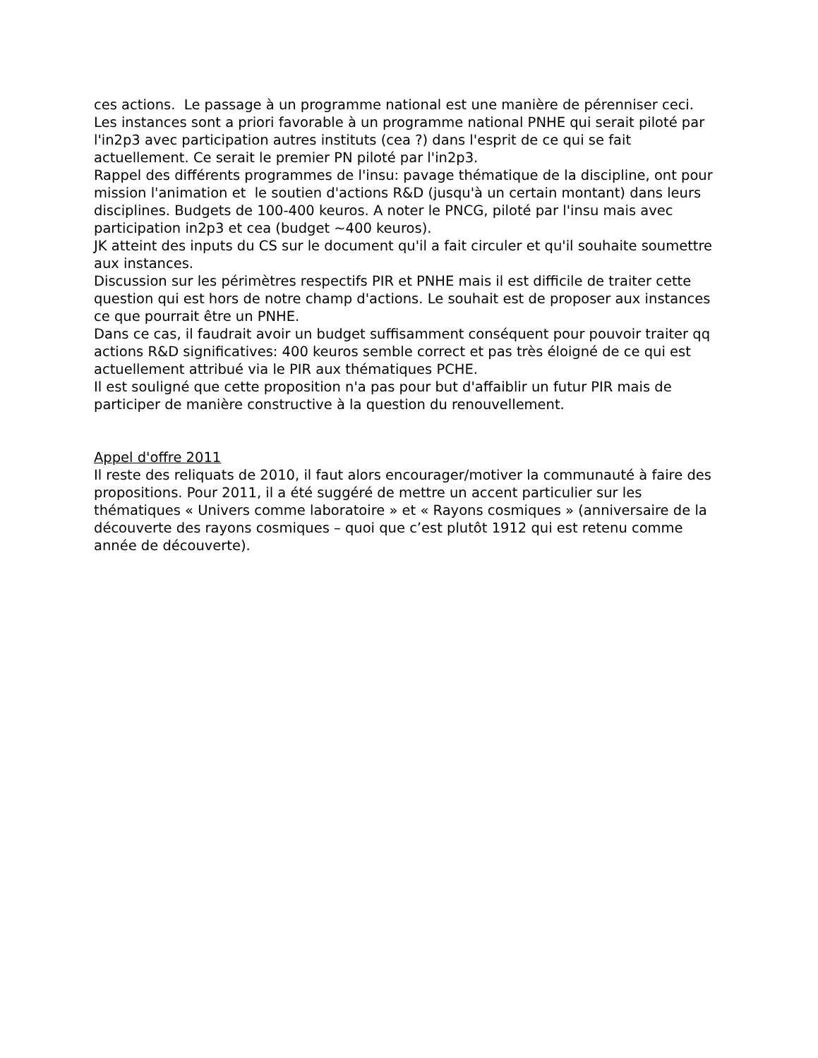ces actions. Le passage à un programme national est une manière de pérenniser ceci. Les instances sont a priori favorable à un programme national PNHE qui serait piloté par l'in2p3 avec participation autres instituts (cea ?) dans l'esprit de ce qui se fait actuellement. Ce serait le premier PN piloté par l'in2p3.
Rappel des différents programmes de l'insu: pavage thématique de la discipline, ont pour mission l'animation et le soutien d'actions R&D (jusqu'à un certain montant) dans leurs disciplines. Budgets de 100-400 keuros. A noter le PNCG, piloté par l'insu mais avec participation in2p3 et cea (budget ~400 keuros).
JK atteint des inputs du CS sur le document qu'il a fait circuler et qu'il souhaite soumettre aux instances.
Discussion sur les périmètres respectifs PIR et PNHE mais il est difficile de traiter cette question qui est hors de notre champ d'actions. Le souhait est de proposer aux instances ce que pourrait être un PNHE.
Dans ce cas, il faudrait avoir un budget suffisamment conséquent pour pouvoir traiter qq actions R&D significatives: 400 keuros semble correct et pas très éloigné de ce qui est actuellement attribué via le PIR aux thématiques PCHE.
Il est souligné que cette proposition n'a pas pour but d'affaiblir un futur PIR mais de participer de manière constructive à la question du renouvellement.
Appel d'offre 2011
Il reste des reliquats de 2010, il faut alors encourager/motiver la communauté à faire des propositions. Pour 2011, il a été suggéré de mettre un accent particulier sur les thématiques « Univers comme laboratoire » et « Rayons cosmiques » (anniversaire de la découverte des rayons cosmiques – quoi que c’est plutôt 1912 qui est retenu comme année de découverte).